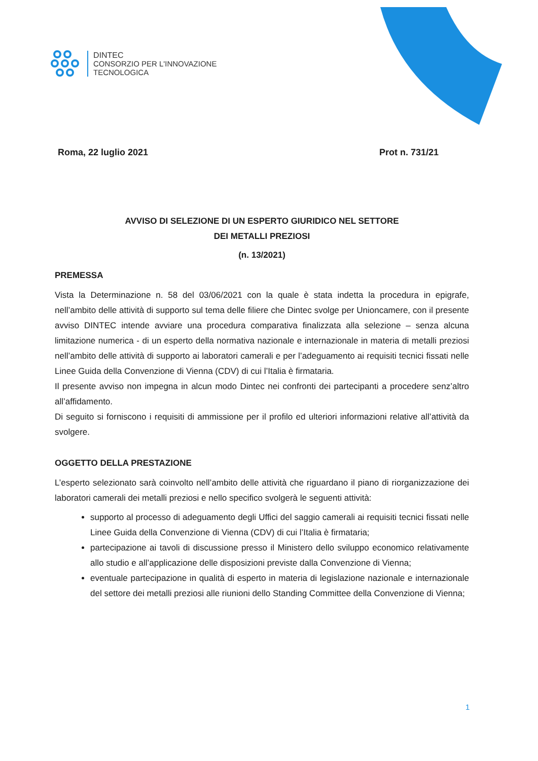DINTEC
CONSORZIO PER L'INNOVAZIONE
TECNOLOGICA
Roma, 22 luglio 2021 Prot n. 731/21
AVVISO DI SELEZIONE DI UN ESPERTO GIURIDICO NEL SETTORE
DEI METALLI PREZIOSI
(n. 13/2021)
PREMESSA
Vista la Determinazione n. 58 del 03/06/2021 con la quale è stata indetta la procedura in epigrafe, nell’ambito delle attività di supporto sul tema delle filiere che Dintec svolge per Unioncamere, con il presente avviso DINTEC intende avviare una procedura comparativa finalizzata alla selezione – senza alcuna limitazione numerica - di un esperto della normativa nazionale e internazionale in materia di metalli preziosi nell’ambito delle attività di supporto ai laboratori camerali e per l’adeguamento ai requisiti tecnici fissati nelle Linee Guida della Convenzione di Vienna (CDV) di cui l’Italia è firmataria.
Il presente avviso non impegna in alcun modo Dintec nei confronti dei partecipanti a procedere senz’altro all’affidamento.
Di seguito si forniscono i requisiti di ammissione per il profilo ed ulteriori informazioni relative all’attività da svolgere.
OGGETTO DELLA PRESTAZIONE
L’esperto selezionato sarà coinvolto nell’ambito delle attività che riguardano il piano di riorganizzazione dei laboratori camerali dei metalli preziosi e nello specifico svolgerà le seguenti attività:
supporto al processo di adeguamento degli Uffici del saggio camerali ai requisiti tecnici fissati nelle Linee Guida della Convenzione di Vienna (CDV) di cui l’Italia è firmataria;
partecipazione ai tavoli di discussione presso il Ministero dello sviluppo economico relativamente allo studio e all’applicazione delle disposizioni previste dalla Convenzione di Vienna;
eventuale partecipazione in qualità di esperto in materia di legislazione nazionale e internazionale del settore dei metalli preziosi alle riunioni dello Standing Committee della Convenzione di Vienna;
1